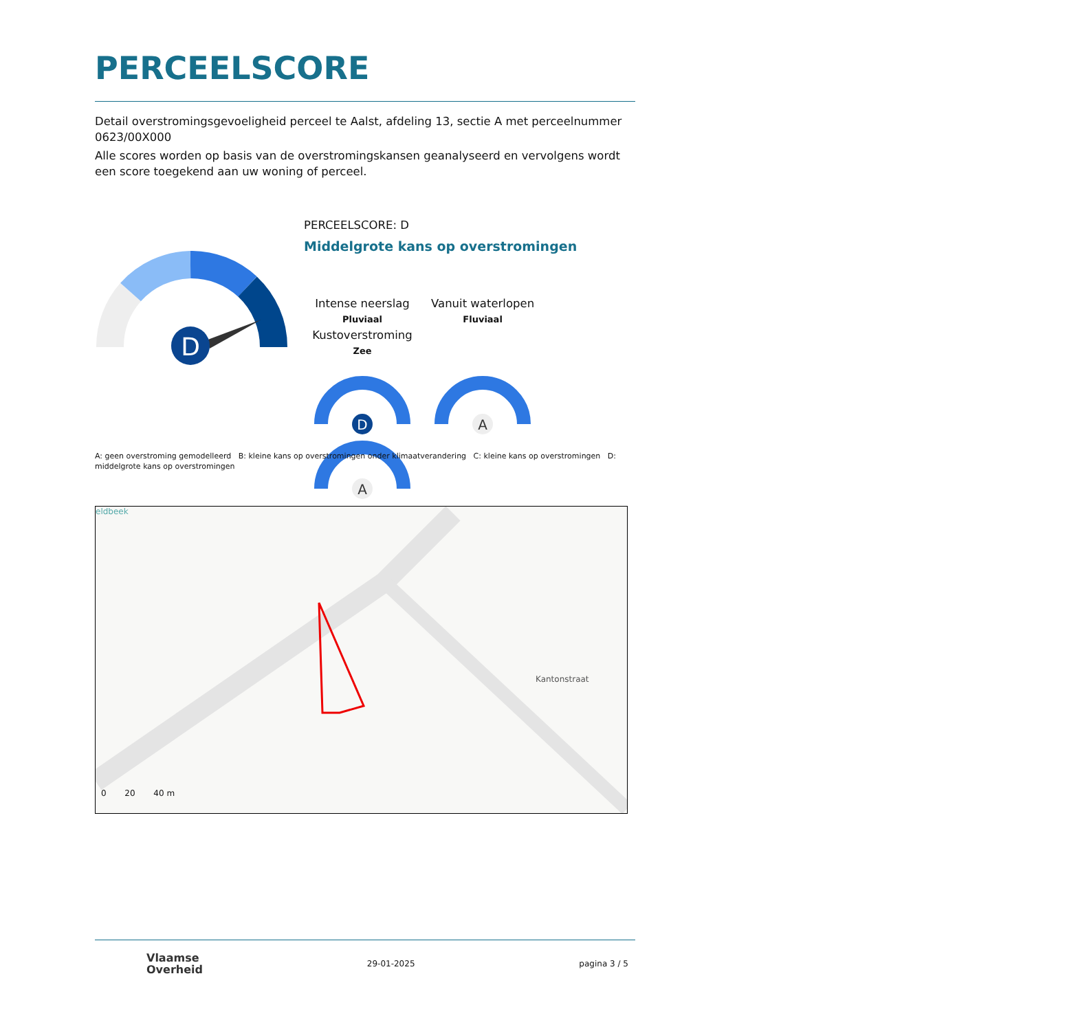PERCEELSCORE
Detail overstromingsgevoeligheid perceel te Aalst, afdeling 13, sectie A met perceelnummer 0623/00X000
Alle scores worden op basis van de overstromingskansen geanalyseerd en vervolgens wordt een score toegekend aan uw woning of perceel.
D
PERCEELSCORE: D
Middelgrote kans op overstromingen
Intense neerslag
Pluviaal
Vanuit waterlopen
Fluviaal
Kustoverstroming
Zee
D
A
A
A: geen overstroming gemodelleerd B: kleine kans op overstromingen onder klimaatverandering C: kleine kans op overstromingen D: middelgrote kans op overstromingen
eldbeek
Kantonstraat
0 20 40 m
Vlaamse
Overheid
29-01-2025 pagina 3 / 5